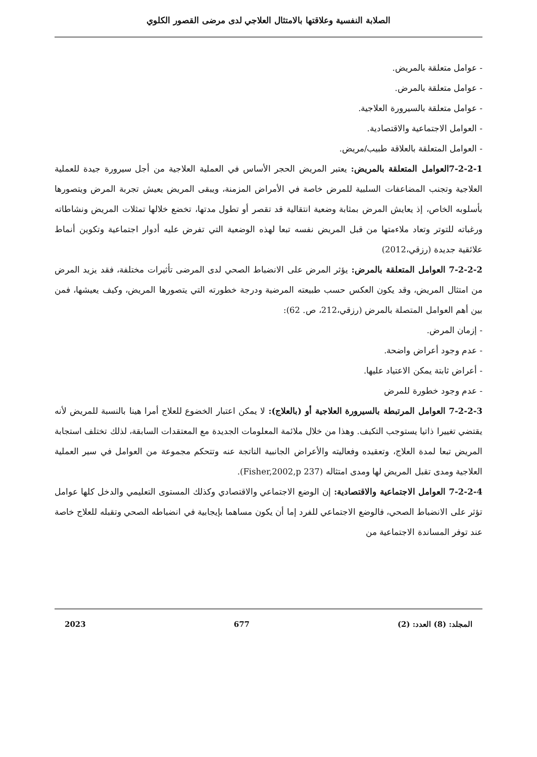الصلابة النفسية وعلاقتها بالامتثال العلاجي لدى مرضى القصور الكلوي
- عوامل متعلقة بالمريض.
- عوامل متعلقة بالمرض.
- عوامل متعلقة بالسيرورة العلاجية.
- العوامل الاجتماعية والاقتصادية.
- العوامل المتعلقة بالعلاقة طبيب/مريض.
7-2-2-1العوامل المتعلقة بالمريض: يعتبر المريض الحجر الأساس في العملية العلاجية من أجل سيرورة جيدة للعملية العلاجية وتجنب المضاعفات السلبية للمرض خاصة في الأمراض المزمنة، ويبقى المريض يعيش تجربة المرض ويتصورها بأسلوبه الخاص، إذ يعايش المرض بمثابة وضعية انتقالية قد تقصر أو تطول مدتها، تخضع خلالها تمثلات المريض ونشاطاته ورغباته للتوتر وتعاد ملاءمتها من قبل المريض نفسه تبعا لهذه الوضعية التي تفرض عليه أدوار اجتماعية وتكوين أنماط علائقية جديدة (رزقي،2012)
7-2-2-2 العوامل المتعلقة بالمرض: يؤثر المرض على الانضباط الصحي لدى المرضى تأثيرات مختلفة، فقد يزيد المرض من امتثال المريض، وقد يكون العكس حسب طبيعته المرضية ودرجة خطورته التي يتصورها المريض، وكيف يعيشها، فمن بين أهم العوامل المتصلة بالمرض (رزقي،212، ص. 62):
- إزمان المرض.
- عدم وجود أعراض واضحة.
- أعراض ثابتة يمكن الاعتياد عليها.
- عدم وجود خطورة للمرض
7-2-2-3 العوامل المرتبطة بالسيرورة العلاجية أو (بالعلاج): لا يمكن اعتبار الخضوع للعلاج أمرا هينا بالنسبة للمريض لأنه يقتضي تغييرا ذاتيا يستوجب التكيف. وهذا من خلال ملائمة المعلومات الجديدة مع المعتقدات السابقة، لذلك تختلف استجابة المريض تبعا لمدة العلاج، وتعقيده وفعاليته والأعراض الجانبية الناتجة عنه وتتحكم مجموعة من العوامل في سير العملية العلاجية ومدى تقبل المريض لها ومدى امتثاله (Fisher,2002,p 237).
7-2-2-4 العوامل الاجتماعية والاقتصادية: إن الوضع الاجتماعي والاقتصادي وكذلك المستوى التعليمي والدخل كلها عوامل تؤثر على الانضباط الصحي، فالوضع الاجتماعي للفرد إما أن يكون مساهما بإيجابية في انضباطه الصحي وتقبله للعلاج خاصة عند توفر المساندة الاجتماعية من
المجلد: (8) العدد: (2) 677 2023